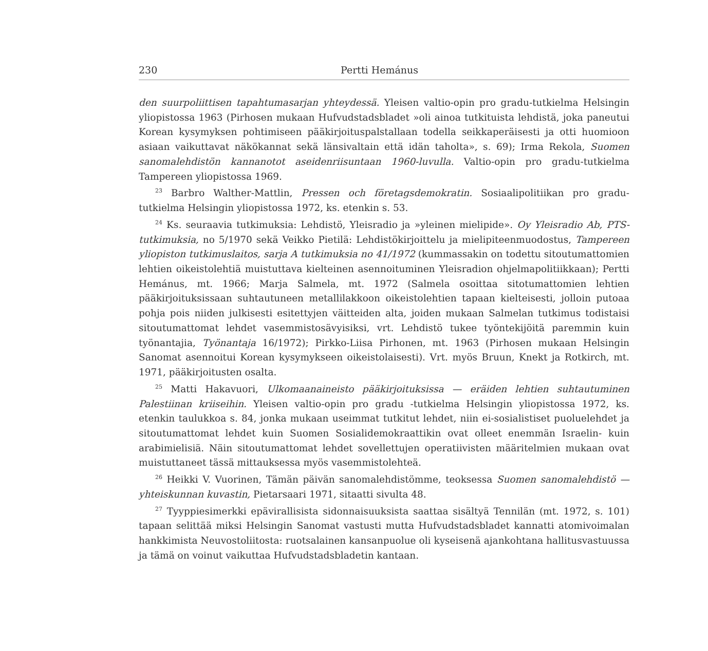230 Pertti Hemánus
den suurpoliittisen tapahtumasarjan yhteydessä. Yleisen valtio-opin pro gradu-tutkielma Helsingin yliopistossa 1963 (Pirhosen mukaan Hufvudstadsbladet »oli ainoa tutkituista lehdistä, joka paneutui Korean kysymyksen pohtimiseen pääkirjoituspalstallaan todella seikkaperäisesti ja otti huomioon asiaan vaikuttavat näkökannat sekä länsivaltain että idän taholta», s. 69); Irma Rekola, Suomen sanomalehdistön kannanotot aseidenriisuntaan 1960-luvulla. Valtio-opin pro gradu-tutkielma Tampereen yliopistossa 1969.
<sup>23</sup> Barbro Walther-Mattlin, Pressen och företagsdemokratin. Sosiaalipolitiikan pro gradu-tutkielma Helsingin yliopistossa 1972, ks. etenkin s. 53.
<sup>24</sup> Ks. seuraavia tutkimuksia: Lehdistö, Yleisradio ja »yleinen mielipide». Oy Yleisradio Ab, PTS-tutkimuksia, no 5/1970 sekä Veikko Pietilä: Lehdistökirjoittelu ja mielipiteenmuodostus, Tampereen yliopiston tutkimuslaitos, sarja A tutkimuksia no 41/1972 (kummassakin on todettu sitoutumattomien lehtien oikeistolehtiä muistuttava kielteinen asennoituminen Yleisradion ohjelmapolitiikkaan); Pertti Hemánus, mt. 1966; Marja Salmela, mt. 1972 (Salmela osoittaa sitotumattomien lehtien pääkirjoituksissaan suhtautuneen metallilakkoon oikeistolehtien tapaan kielteisesti, jolloin putoaa pohja pois niiden julkisesti esitettyjen väitteiden alta, joiden mukaan Salmelan tutkimus todistaisi sitoutumattomat lehdet vasemmistosävyisiksi, vrt. Lehdistö tukee työntekijöitä paremmin kuin työnantajia, Työnantaja 16/1972); Pirkko-Liisa Pirhonen, mt. 1963 (Pirhosen mukaan Helsingin Sanomat asennoitui Korean kysymykseen oikeistolaisesti). Vrt. myös Bruun, Knekt ja Rotkirch, mt. 1971, pääkirjoitusten osalta.
<sup>25</sup> Matti Hakavuori, Ulkomaanaineisto pääkirjoituksissa — eräiden lehtien suhtautuminen Palestiinan kriiseihin. Yleisen valtio-opin pro gradu -tutkielma Helsingin yliopistossa 1972, ks. etenkin taulukkoa s. 84, jonka mukaan useimmat tutkitut lehdet, niin ei-sosialistiset puoluelehdet ja sitoutumattomat lehdet kuin Suomen Sosialidemokraattikin ovat olleet enemmän Israelin- kuin arabimielisiä. Näin sitoutumattomat lehdet sovellettujen operatiivisten määritelmien mukaan ovat muistuttaneet tässä mittauksessa myös vasemmistolehteä.
<sup>26</sup> Heikki V. Vuorinen, Tämän päivän sanomalehdistömme, teoksessa Suomen sanomalehdistö — yhteiskunnan kuvastin, Pietarsaari 1971, sitaatti sivulta 48.
<sup>27</sup> Tyyppiesimerkki epävirallisista sidonnaisuuksista saattaa sisältyä Tennilän (mt. 1972, s. 101) tapaan selittää miksi Helsingin Sanomat vastusti mutta Hufvudstadsbladet kannatti atomivoimalan hankkimista Neuvostoliitosta: ruotsalainen kansanpuolue oli kyseisenä ajankohtana hallitusvastuussa ja tämä on voinut vaikuttaa Hufvudstadsbladetin kantaan.